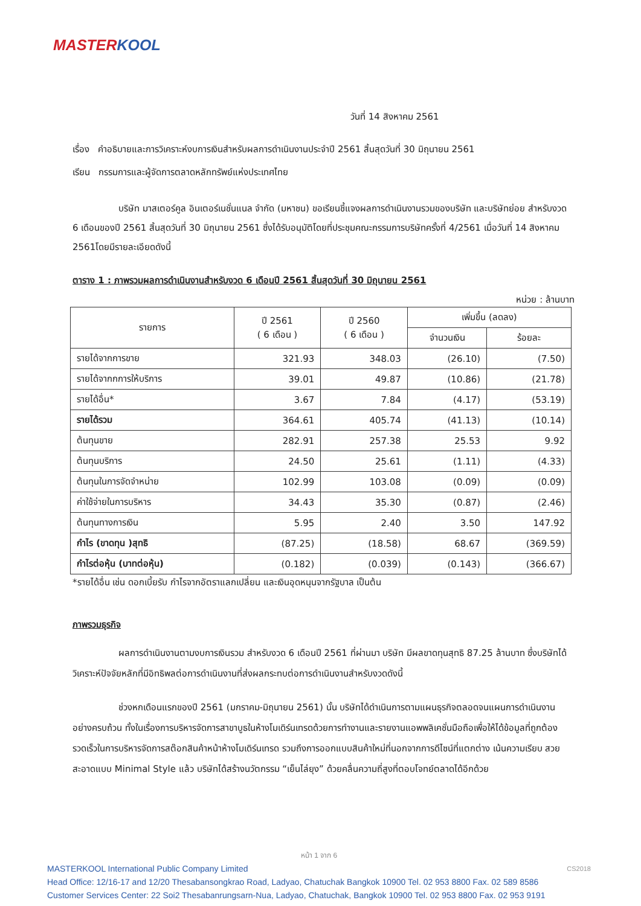MASTER KOOL
วันที่ 14 สิงหาคม 2561
เรื่อง คำอธิบายและการวิเคราะห์งบการเงินสำหรับผลการดำเนินงานประจำปี 2561 สิ้นสุดวันที่ 30 มิถุนายน 2561
เรียน กรรมการและผู้จัดการตลาดหลักทรัพย์แห่งประเทศไทย
บริษัท มาสเตอร์คูล อินเตอร์เนชั่นแนล จำกัด (มหาชน) ขอเรียนชี้แจงผลการดำเนินงานรวมของบริษัท และบริษัทย่อย สำหรับงวด 6 เดือนของปี 2561 สิ้นสุดวันที่ 30 มิถุนายน 2561 ซึ่งได้รับอนุมัติโดยที่ประชุมคณะกรรมการบริษัทครั้งที่ 4/2561 เมื่อวันที่ 14 สิงหาคม 2561โดยมีรายละเอียดดังนี้
ตาราง 1 : ภาพรวมผลการดำเนินงานสำหรับงวด 6 เดือนปี 2561 สิ้นสุดวันที่ 30 มิถุนายน 2561
หน่วย : ล้านบาท
| รายการ | ปี 2561 ( 6 เดือน ) | ปี 2560 ( 6 เดือน ) | เพิ่มขึ้น (ลดลง) | |
| --- | --- | --- | --- | --- |
| | | | จำนวนเงิน | ร้อยละ |
| รายได้จากการขาย | 321.93 | 348.03 | (26.10) | (7.50) |
| รายได้จากกการให้บริการ | 39.01 | 49.87 | (10.86) | (21.78) |
| รายได้อื่น* | 3.67 | 7.84 | (4.17) | (53.19) |
| รายได้รวม | 364.61 | 405.74 | (41.13) | (10.14) |
| ต้นทุนขาย | 282.91 | 257.38 | 25.53 | 9.92 |
| ต้นทุนบริการ | 24.50 | 25.61 | (1.11) | (4.33) |
| ต้นทุนในการจัดจำหน่าย | 102.99 | 103.08 | (0.09) | (0.09) |
| ค่าใช้จ่ายในการบริหาร | 34.43 | 35.30 | (0.87) | (2.46) |
| ต้นทุนทางการเงิน | 5.95 | 2.40 | 3.50 | 147.92 |
| กำไร (ขาดทุน )สุทธิ | (87.25) | (18.58) | 68.67 | (369.59) |
| กำไรต่อหุ้น (บาทต่อหุ้น) | (0.182) | (0.039) | (0.143) | (366.67) |
*รายได้อื่น เช่น ดอกเบี้ยรับ กำไรจากอัตราแลกเปลี่ยน และเงินอุดหนุนจากรัฐบาล เป็นต้น
ภาพรวมธุรกิจ
ผลการดำเนินงานตามงบการเงินรวม สำหรับงวด 6 เดือนปี 2561 ที่ผ่านมา บริษัท มีผลขาดทุนสุทธิ 87.25 ล้านบาท ซึ่งบริษัทได้วิเคราะห์ปัจจัยหลักที่มีอิทธิพลต่อการดำเนินงานที่ส่งผลกระทบต่อการดำเนินงานสำหรับงวดดังนี้
ช่วงหกเดือนแรกของปี 2561 (มกราคม-มิถุนายน 2561) นั้น บริษัทได้ดำเนินการตามแผนธุรกิจตลอดจนแผนการดำเนินงานอย่างครบถ้วน ทั้งในเรื่องการบริหารจัดการสาขาบูธในห้างโมเดิร์นเทรดด้วยการทำงานและรายงานแอพพลิเคชั่นมือถือเพื่อให้ได้ข้อมูลที่ถูกต้องรวดเร็วในการบริหารจัดการสต๊อกสินค้าหน้าห้างโมเดิร์นเทรด รวมถึงการออกแบบสินค้าใหม่ที่นอกจากการดีไซน์ที่แตกต่าง เน้นความเรียบ สวย สะอาดแบบ Minimal Style แล้ว บริษัทได้สร้างนวัตกรรม “เย็นไล่ยุง” ด้วยคลื่นความถี่สูงที่ตอบโจทย์ตลาดได้อีกด้วย
หน้า 1 จาก 6
MASTERKOOL International Public Company Limited CS2018
Head Office: 12/16-17 and 12/20 Thesabansongkrao Road, Ladyao, Chatuchak Bangkok 10900 Tel. 02 953 8800 Fax. 02 589 8586
Customer Services Center: 22 Soi2 Thesabanrungsarn-Nua, Ladyao, Chatuchak, Bangkok 10900 Tel. 02 953 8800 Fax. 02 953 9191